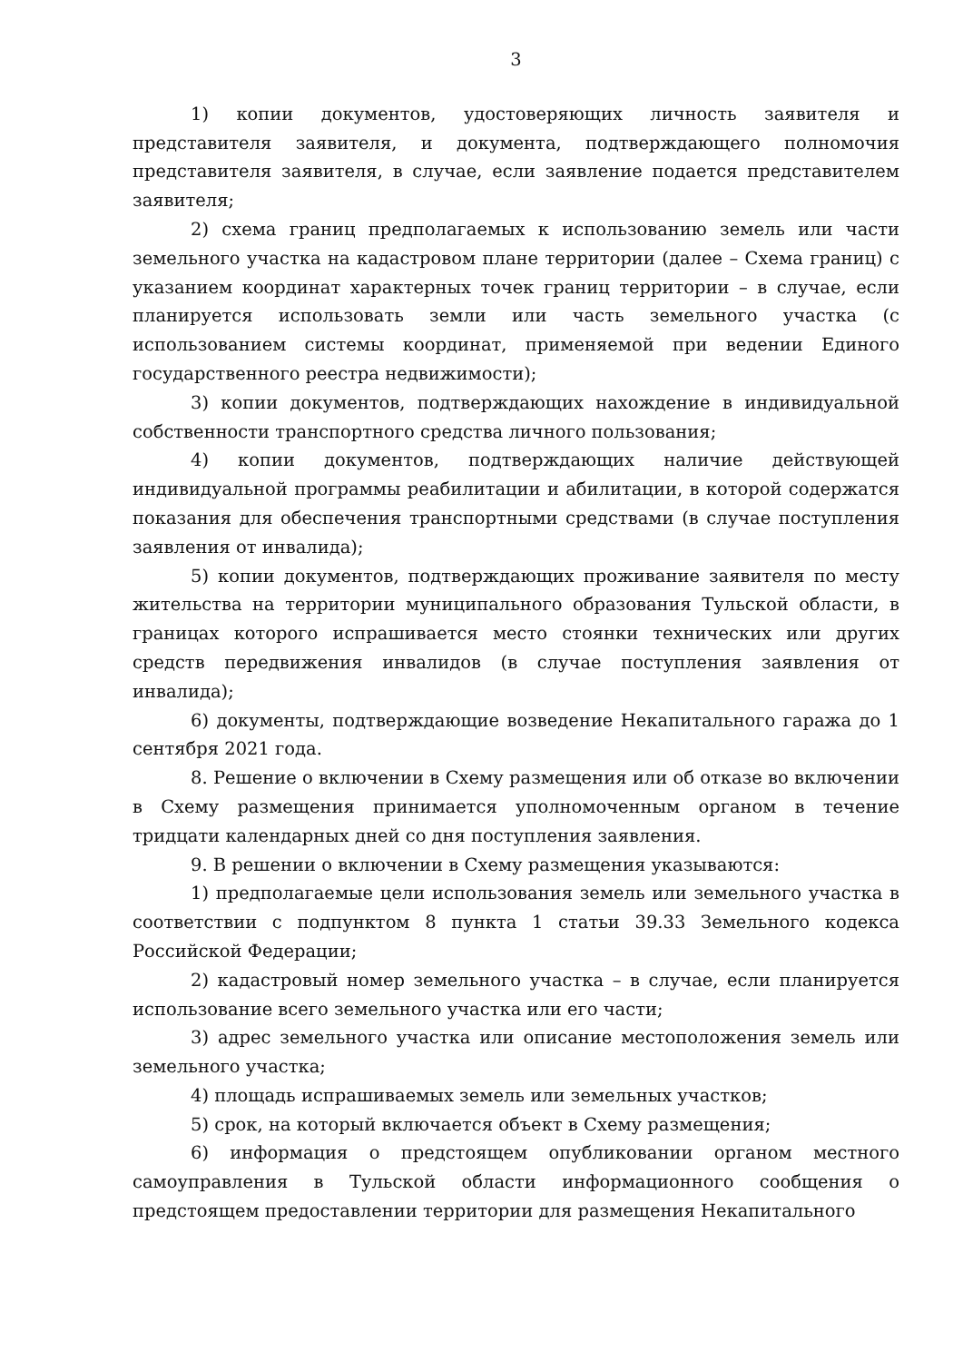3
1) копии документов, удостоверяющих личность заявителя и представителя заявителя, и документа, подтверждающего полномочия представителя заявителя, в случае, если заявление подается представителем заявителя;
2) схема границ предполагаемых к использованию земель или части земельного участка на кадастровом плане территории (далее – Схема границ) с указанием координат характерных точек границ территории – в случае, если планируется использовать земли или часть земельного участка (с использованием системы координат, применяемой при ведении Единого государственного реестра недвижимости);
3) копии документов, подтверждающих нахождение в индивидуальной собственности транспортного средства личного пользования;
4) копии документов, подтверждающих наличие действующей индивидуальной программы реабилитации и абилитации, в которой содержатся показания для обеспечения транспортными средствами (в случае поступления заявления от инвалида);
5) копии документов, подтверждающих проживание заявителя по месту жительства на территории муниципального образования Тульской области, в границах которого испрашивается место стоянки технических или других средств передвижения инвалидов (в случае поступления заявления от инвалида);
6) документы, подтверждающие возведение Некапитального гаража до 1 сентября 2021 года.
8. Решение о включении в Схему размещения или об отказе во включении в Схему размещения принимается уполномоченным органом в течение тридцати календарных дней со дня поступления заявления.
9. В решении о включении в Схему размещения указываются:
1) предполагаемые цели использования земель или земельного участка в соответствии с подпунктом 8 пункта 1 статьи 39.33 Земельного кодекса Российской Федерации;
2) кадастровый номер земельного участка – в случае, если планируется использование всего земельного участка или его части;
3) адрес земельного участка или описание местоположения земель или земельного участка;
4) площадь испрашиваемых земель или земельных участков;
5) срок, на который включается объект в Схему размещения;
6) информация о предстоящем опубликовании органом местного самоуправления в Тульской области информационного сообщения о предстоящем предоставлении территории для размещения Некапитального